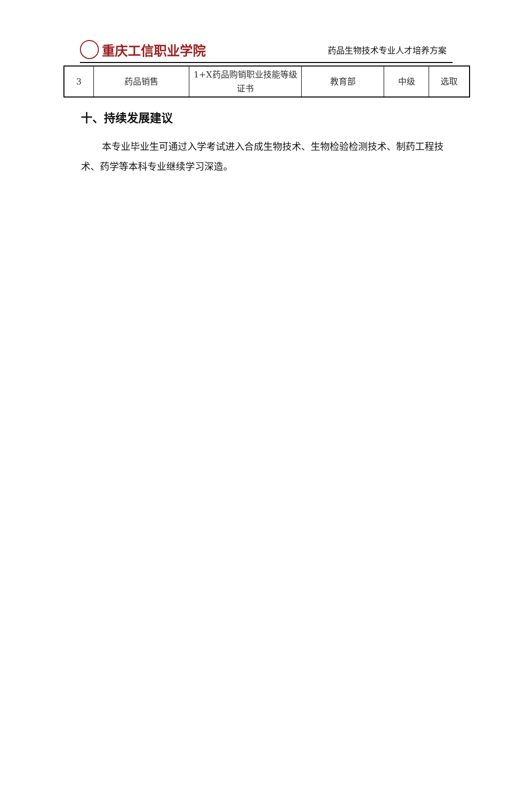重庆工信职业学院
药品生物技术专业人才培养方案
| 3 | 药品销售 | 1+X药品购销职业技能等级证书 | 教育部 | 中级 | 选取 |
十、持续发展建议
本专业毕业生可通过入学考试进入合成生物技术、生物检验检测技术、制药工程技术、药学等本科专业继续学习深造。